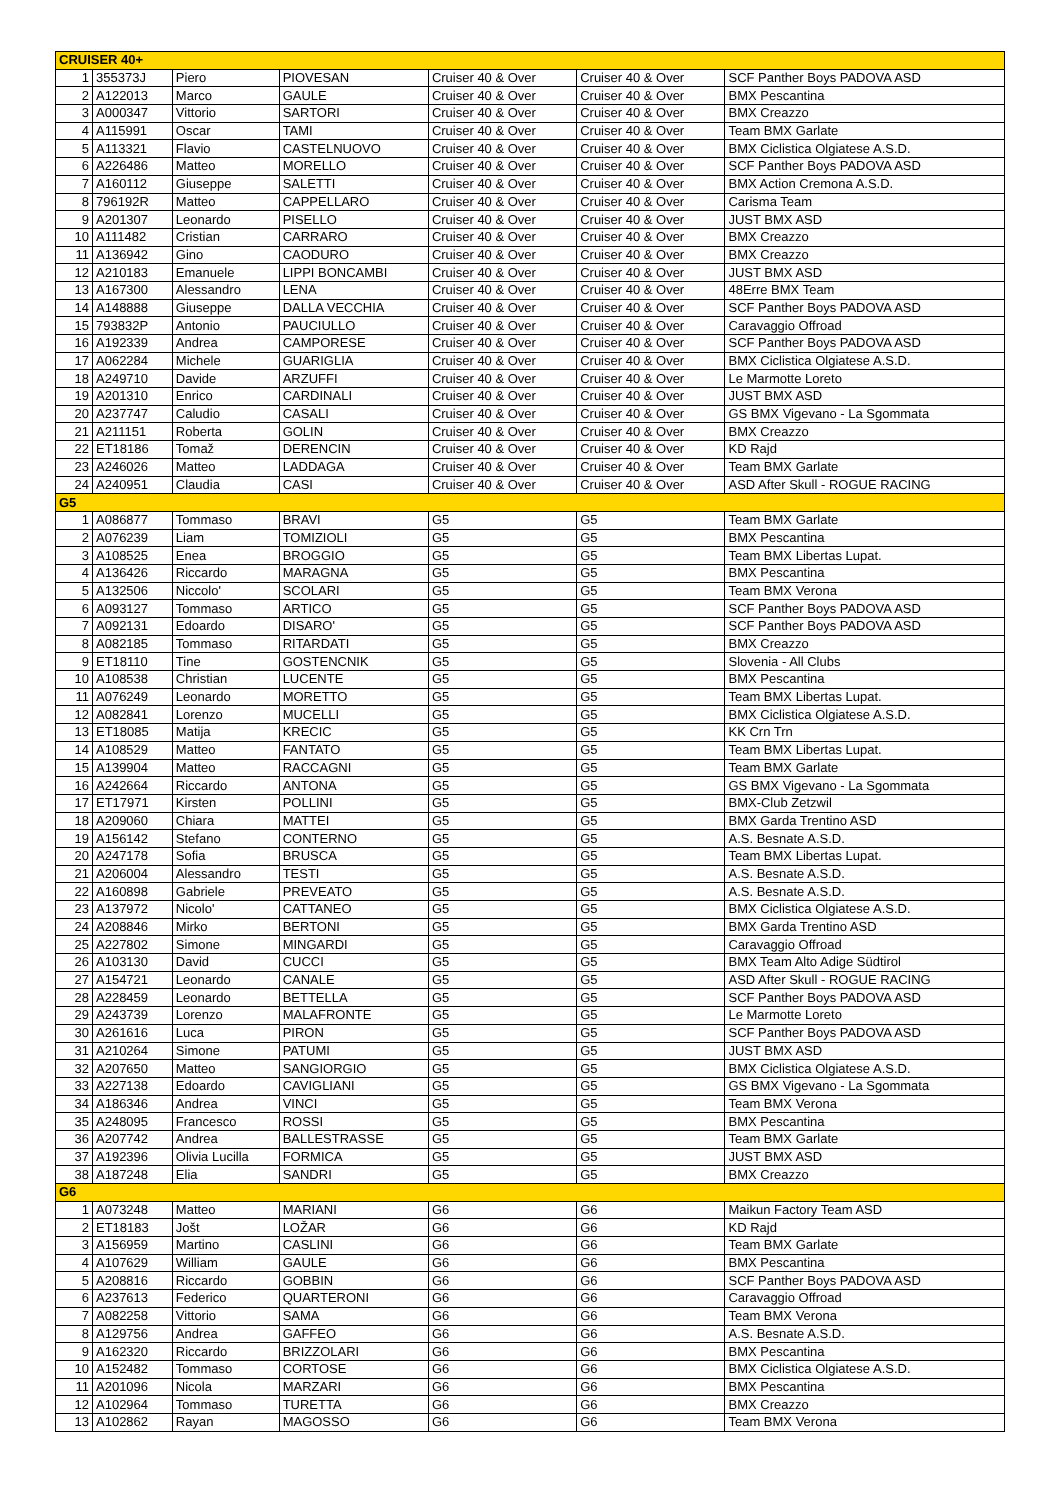| CRUISER 40+ | | | | | | |
| 1 | 355373J | Piero | PIOVESAN | Cruiser 40 & Over | Cruiser 40 & Over | SCF Panther Boys PADOVA ASD |
| 2 | A122013 | Marco | GAULE | Cruiser 40 & Over | Cruiser 40 & Over | BMX Pescantina |
| 3 | A000347 | Vittorio | SARTORI | Cruiser 40 & Over | Cruiser 40 & Over | BMX Creazzo |
| 4 | A115991 | Oscar | TAMI | Cruiser 40 & Over | Cruiser 40 & Over | Team BMX Garlate |
| 5 | A113321 | Flavio | CASTELNUOVO | Cruiser 40 & Over | Cruiser 40 & Over | BMX Ciclistica Olgiatese A.S.D. |
| 6 | A226486 | Matteo | MORELLO | Cruiser 40 & Over | Cruiser 40 & Over | SCF Panther Boys PADOVA ASD |
| 7 | A160112 | Giuseppe | SALETTI | Cruiser 40 & Over | Cruiser 40 & Over | BMX Action Cremona A.S.D. |
| 8 | 796192R | Matteo | CAPPELLARO | Cruiser 40 & Over | Cruiser 40 & Over | Carisma Team |
| 9 | A201307 | Leonardo | PISELLO | Cruiser 40 & Over | Cruiser 40 & Over | JUST BMX ASD |
| 10 | A111482 | Cristian | CARRARO | Cruiser 40 & Over | Cruiser 40 & Over | BMX Creazzo |
| 11 | A136942 | Gino | CAODURO | Cruiser 40 & Over | Cruiser 40 & Over | BMX Creazzo |
| 12 | A210183 | Emanuele | LIPPI BONCAMBI | Cruiser 40 & Over | Cruiser 40 & Over | JUST BMX ASD |
| 13 | A167300 | Alessandro | LENA | Cruiser 40 & Over | Cruiser 40 & Over | 48Erre BMX Team |
| 14 | A148888 | Giuseppe | DALLA VECCHIA | Cruiser 40 & Over | Cruiser 40 & Over | SCF Panther Boys PADOVA ASD |
| 15 | 793832P | Antonio | PAUCIULLO | Cruiser 40 & Over | Cruiser 40 & Over | Caravaggio Offroad |
| 16 | A192339 | Andrea | CAMPORESE | Cruiser 40 & Over | Cruiser 40 & Over | SCF Panther Boys PADOVA ASD |
| 17 | A062284 | Michele | GUARIGLIA | Cruiser 40 & Over | Cruiser 40 & Over | BMX Ciclistica Olgiatese A.S.D. |
| 18 | A249710 | Davide | ARZUFFI | Cruiser 40 & Over | Cruiser 40 & Over | Le Marmotte Loreto |
| 19 | A201310 | Enrico | CARDINALI | Cruiser 40 & Over | Cruiser 40 & Over | JUST BMX ASD |
| 20 | A237747 | Caludio | CASALI | Cruiser 40 & Over | Cruiser 40 & Over | GS BMX Vigevano - La Sgommata |
| 21 | A211151 | Roberta | GOLIN | Cruiser 40 & Over | Cruiser 40 & Over | BMX Creazzo |
| 22 | ET18186 | Tomaž | DERENCIN | Cruiser 40 & Over | Cruiser 40 & Over | KD Rajd |
| 23 | A246026 | Matteo | LADDAGA | Cruiser 40 & Over | Cruiser 40 & Over | Team BMX Garlate |
| 24 | A240951 | Claudia | CASI | Cruiser 40 & Over | Cruiser 40 & Over | ASD After Skull - ROGUE RACING |
| G5 | | | | | | |
| 1 | A086877 | Tommaso | BRAVI | G5 | G5 | Team BMX Garlate |
| 2 | A076239 | Liam | TOMIZIOLI | G5 | G5 | BMX Pescantina |
| 3 | A108525 | Enea | BROGGIO | G5 | G5 | Team BMX Libertas Lupat. |
| 4 | A136426 | Riccardo | MARAGNA | G5 | G5 | BMX Pescantina |
| 5 | A132506 | Niccolo' | SCOLARI | G5 | G5 | Team BMX Verona |
| 6 | A093127 | Tommaso | ARTICO | G5 | G5 | SCF Panther Boys PADOVA ASD |
| 7 | A092131 | Edoardo | DISARO' | G5 | G5 | SCF Panther Boys PADOVA ASD |
| 8 | A082185 | Tommaso | RITARDATI | G5 | G5 | BMX Creazzo |
| 9 | ET18110 | Tine | GOSTENCNIK | G5 | G5 | Slovenia - All Clubs |
| 10 | A108538 | Christian | LUCENTE | G5 | G5 | BMX Pescantina |
| 11 | A076249 | Leonardo | MORETTO | G5 | G5 | Team BMX Libertas Lupat. |
| 12 | A082841 | Lorenzo | MUCELLI | G5 | G5 | BMX Ciclistica Olgiatese A.S.D. |
| 13 | ET18085 | Matija | KRECIC | G5 | G5 | KK Crn Trn |
| 14 | A108529 | Matteo | FANTATO | G5 | G5 | Team BMX Libertas Lupat. |
| 15 | A139904 | Matteo | RACCAGNI | G5 | G5 | Team BMX Garlate |
| 16 | A242664 | Riccardo | ANTONA | G5 | G5 | GS BMX Vigevano - La Sgommata |
| 17 | ET17971 | Kirsten | POLLINI | G5 | G5 | BMX-Club Zetzwil |
| 18 | A209060 | Chiara | MATTEI | G5 | G5 | BMX Garda Trentino ASD |
| 19 | A156142 | Stefano | CONTERNO | G5 | G5 | A.S. Besnate A.S.D. |
| 20 | A247178 | Sofia | BRUSCA | G5 | G5 | Team BMX Libertas Lupat. |
| 21 | A206004 | Alessandro | TESTI | G5 | G5 | A.S. Besnate A.S.D. |
| 22 | A160898 | Gabriele | PREVEATO | G5 | G5 | A.S. Besnate A.S.D. |
| 23 | A137972 | Nicolo' | CATTANEO | G5 | G5 | BMX Ciclistica Olgiatese A.S.D. |
| 24 | A208846 | Mirko | BERTONI | G5 | G5 | BMX Garda Trentino ASD |
| 25 | A227802 | Simone | MINGARDI | G5 | G5 | Caravaggio Offroad |
| 26 | A103130 | David | CUCCI | G5 | G5 | BMX Team Alto Adige Südtirol |
| 27 | A154721 | Leonardo | CANALE | G5 | G5 | ASD After Skull - ROGUE RACING |
| 28 | A228459 | Leonardo | BETTELLA | G5 | G5 | SCF Panther Boys PADOVA ASD |
| 29 | A243739 | Lorenzo | MALAFRONTE | G5 | G5 | Le Marmotte Loreto |
| 30 | A261616 | Luca | PIRON | G5 | G5 | SCF Panther Boys PADOVA ASD |
| 31 | A210264 | Simone | PATUMI | G5 | G5 | JUST BMX ASD |
| 32 | A207650 | Matteo | SANGIORGIO | G5 | G5 | BMX Ciclistica Olgiatese A.S.D. |
| 33 | A227138 | Edoardo | CAVIGLIANI | G5 | G5 | GS BMX Vigevano - La Sgommata |
| 34 | A186346 | Andrea | VINCI | G5 | G5 | Team BMX Verona |
| 35 | A248095 | Francesco | ROSSI | G5 | G5 | BMX Pescantina |
| 36 | A207742 | Andrea | BALLESTRASSE | G5 | G5 | Team BMX Garlate |
| 37 | A192396 | Olivia Lucilla | FORMICA | G5 | G5 | JUST BMX ASD |
| 38 | A187248 | Elia | SANDRI | G5 | G5 | BMX Creazzo |
| G6 | | | | | | |
| 1 | A073248 | Matteo | MARIANI | G6 | G6 | Maikun Factory Team ASD |
| 2 | ET18183 | Jošt | LOŽAR | G6 | G6 | KD Rajd |
| 3 | A156959 | Martino | CASLINI | G6 | G6 | Team BMX Garlate |
| 4 | A107629 | William | GAULE | G6 | G6 | BMX Pescantina |
| 5 | A208816 | Riccardo | GOBBIN | G6 | G6 | SCF Panther Boys PADOVA ASD |
| 6 | A237613 | Federico | QUARTERONI | G6 | G6 | Caravaggio Offroad |
| 7 | A082258 | Vittorio | SAMA | G6 | G6 | Team BMX Verona |
| 8 | A129756 | Andrea | GAFFEO | G6 | G6 | A.S. Besnate A.S.D. |
| 9 | A162320 | Riccardo | BRIZZOLARI | G6 | G6 | BMX Pescantina |
| 10 | A152482 | Tommaso | CORTOSE | G6 | G6 | BMX Ciclistica Olgiatese A.S.D. |
| 11 | A201096 | Nicola | MARZARI | G6 | G6 | BMX Pescantina |
| 12 | A102964 | Tommaso | TURETTA | G6 | G6 | BMX Creazzo |
| 13 | A102862 | Rayan | MAGOSSO | G6 | G6 | Team BMX Verona |